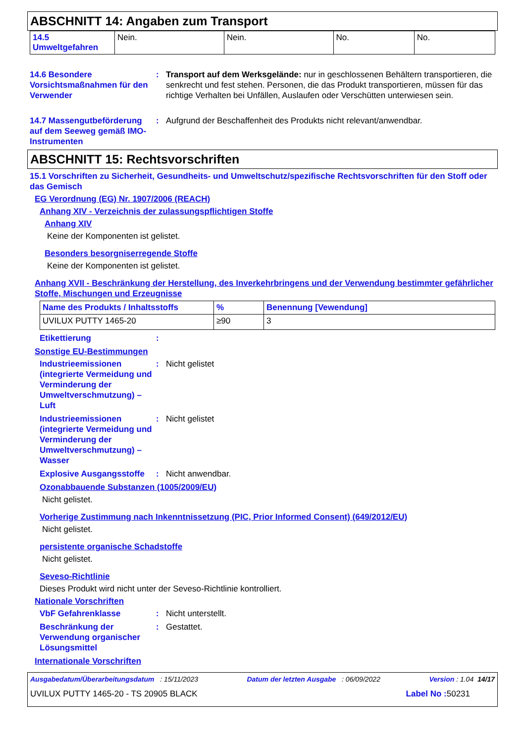ABSCHNITT 14: Angaben zum Transport
| 14.5 Umweltgefahren | Nein. | Nein. | No. | No. |
14.6 Besondere Vorsichtsmaßnahmen für den Verwender
: Transport auf dem Werksgelände: nur in geschlossenen Behältern transportieren, die senkrecht und fest stehen. Personen, die das Produkt transportieren, müssen für das richtige Verhalten bei Unfällen, Auslaufen oder Verschütten unterwiesen sein.
14.7 Massengutbeförderung auf dem Seeweg gemäß IMO-Instrumenten
: Aufgrund der Beschaffenheit des Produkts nicht relevant/anwendbar.
ABSCHNITT 15: Rechtsvorschriften
15.1 Vorschriften zu Sicherheit, Gesundheits- und Umweltschutz/spezifische Rechtsvorschriften für den Stoff oder das Gemisch
EG Verordnung (EG) Nr. 1907/2006 (REACH)
Anhang XIV - Verzeichnis der zulassungspflichtigen Stoffe
Anhang XIV
Keine der Komponenten ist gelistet.
Besonders besorgniserregende Stoffe
Keine der Komponenten ist gelistet.
Anhang XVII - Beschränkung der Herstellung, des Inverkehrbringens und der Verwendung bestimmter gefährlicher Stoffe, Mischungen und Erzeugnisse
| Name des Produkts / Inhaltsstoffs | % | Benennung [Vewendung] |
| UVILUX PUTTY 1465-20 | ≥90 | 3 |
Etikettierung :
Sonstige EU-Bestimmungen
Industrieemissionen (integrierte Vermeidung und Verminderung der Umweltverschmutzung) – Luft
: Nicht gelistet
Industrieemissionen (integrierte Vermeidung und Verminderung der Umweltverschmutzung) – Wasser
: Nicht gelistet
Explosive Ausgangsstoffe
: Nicht anwendbar.
Ozonabbauende Substanzen (1005/2009/EU)
Nicht gelistet.
Vorherige Zustimmung nach Inkenntnissetzung (PIC, Prior Informed Consent) (649/2012/EU)
Nicht gelistet.
persistente organische Schadstoffe
Nicht gelistet.
Seveso-Richtlinie
Dieses Produkt wird nicht unter der Seveso-Richtlinie kontrolliert.
Nationale Vorschriften
VbF Gefahrenklasse : Nicht unterstellt.
Beschränkung der Verwendung organischer Lösungsmittel
: Gestattet.
Internationale Vorschriften
Ausgabedatum/Überarbeitungsdatum : 15/11/2023 Datum der letzten Ausgabe : 06/09/2022 Version : 1.04 14/17
UVILUX PUTTY 1465-20 - TS 20905 BLACK Label No : 50231